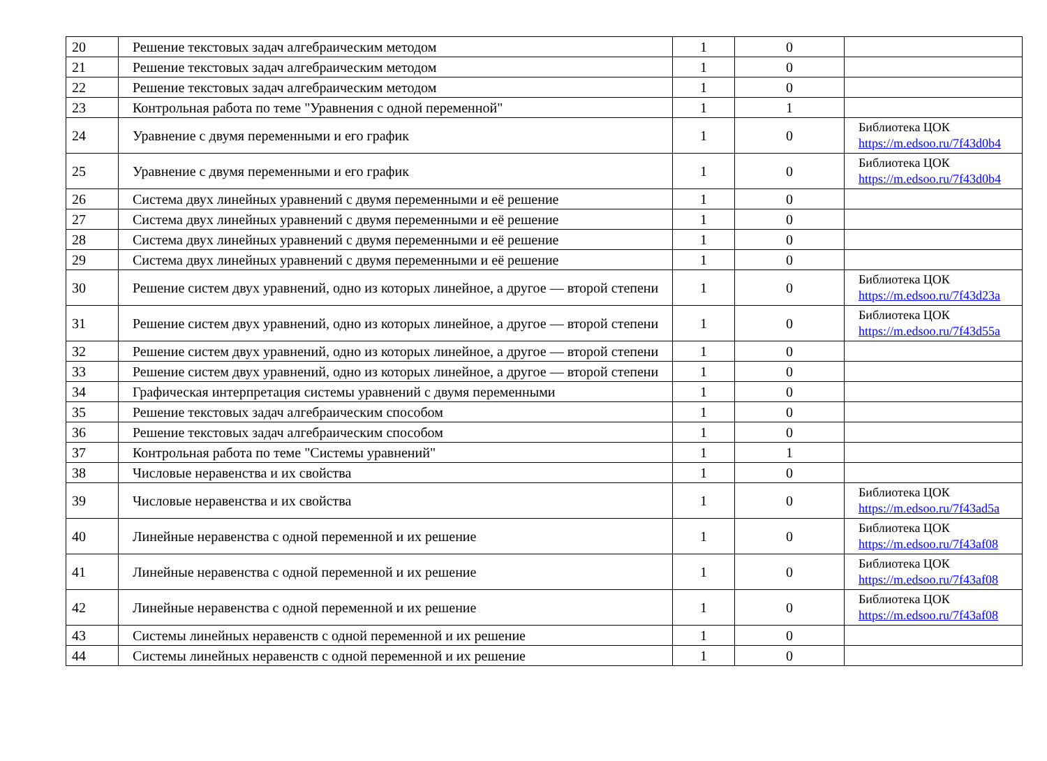| 20 | Решение текстовых задач алгебраическим методом | 1 | 0 | |
| 21 | Решение текстовых задач алгебраическим методом | 1 | 0 | |
| 22 | Решение текстовых задач алгебраическим методом | 1 | 0 | |
| 23 | Контрольная работа по теме "Уравнения с одной переменной" | 1 | 1 | |
| 24 | Уравнение с двумя переменными и его график | 1 | 0 | Библиотека ЦОК https://m.edsoo.ru/7f43d0b4 |
| 25 | Уравнение с двумя переменными и его график | 1 | 0 | Библиотека ЦОК https://m.edsoo.ru/7f43d0b4 |
| 26 | Система двух линейных уравнений с двумя переменными и её решение | 1 | 0 | |
| 27 | Система двух линейных уравнений с двумя переменными и её решение | 1 | 0 | |
| 28 | Система двух линейных уравнений с двумя переменными и её решение | 1 | 0 | |
| 29 | Система двух линейных уравнений с двумя переменными и её решение | 1 | 0 | |
| 30 | Решение систем двух уравнений, одно из которых линейное, а другое — второй степени | 1 | 0 | Библиотека ЦОК https://m.edsoo.ru/7f43d23a |
| 31 | Решение систем двух уравнений, одно из которых линейное, а другое — второй степени | 1 | 0 | Библиотека ЦОК https://m.edsoo.ru/7f43d55a |
| 32 | Решение систем двух уравнений, одно из которых линейное, а другое — второй степени | 1 | 0 | |
| 33 | Решение систем двух уравнений, одно из которых линейное, а другое — второй степени | 1 | 0 | |
| 34 | Графическая интерпретация системы уравнений с двумя переменными | 1 | 0 | |
| 35 | Решение текстовых задач алгебраическим способом | 1 | 0 | |
| 36 | Решение текстовых задач алгебраическим способом | 1 | 0 | |
| 37 | Контрольная работа по теме "Системы уравнений" | 1 | 1 | |
| 38 | Числовые неравенства и их свойства | 1 | 0 | |
| 39 | Числовые неравенства и их свойства | 1 | 0 | Библиотека ЦОК https://m.edsoo.ru/7f43ad5a |
| 40 | Линейные неравенства с одной переменной и их решение | 1 | 0 | Библиотека ЦОК https://m.edsoo.ru/7f43af08 |
| 41 | Линейные неравенства с одной переменной и их решение | 1 | 0 | Библиотека ЦОК https://m.edsoo.ru/7f43af08 |
| 42 | Линейные неравенства с одной переменной и их решение | 1 | 0 | Библиотека ЦОК https://m.edsoo.ru/7f43af08 |
| 43 | Системы линейных неравенств с одной переменной и их решение | 1 | 0 | |
| 44 | Системы линейных неравенств с одной переменной и их решение | 1 | 0 | |